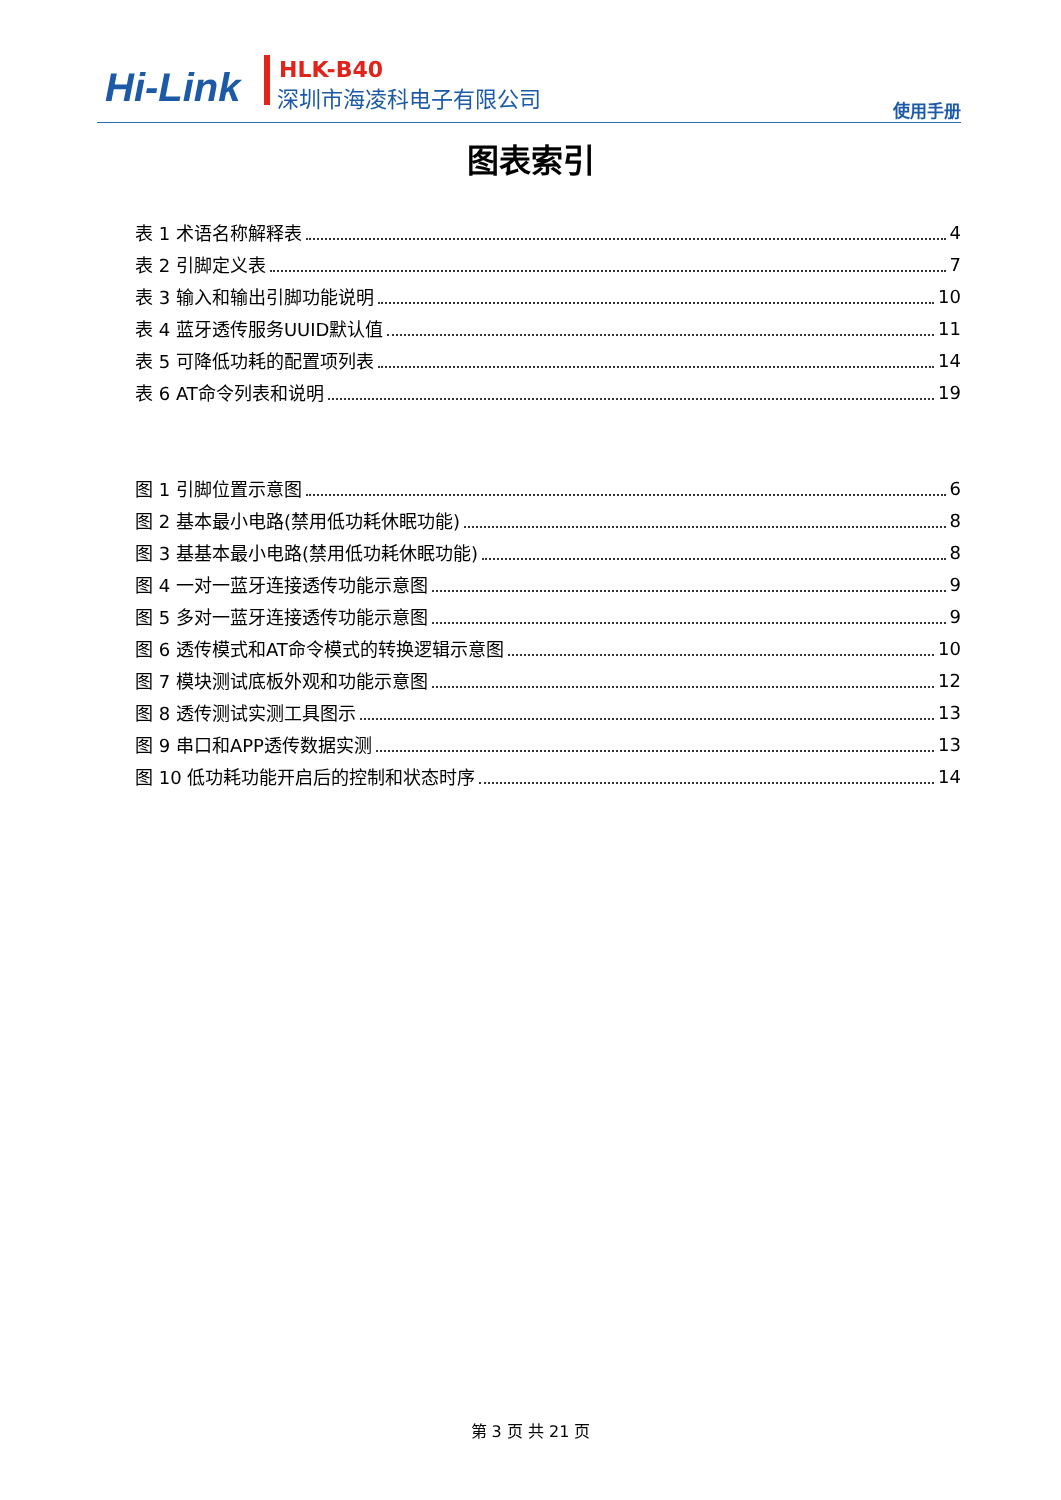Hi-Link HLK-B40
深圳市海凌科电子有限公司
使用手册
图表索引
表 1 术语名称解释表 4
表 2 引脚定义表 7
表 3 输入和输出引脚功能说明 10
表 4 蓝牙透传服务UUID默认值 11
表 5 可降低功耗的配置项列表 14
表 6 AT命令列表和说明 19
图 1 引脚位置示意图 6
图 2 基本最小电路(禁用低功耗休眠功能) 8
图 3 基基本最小电路(禁用低功耗休眠功能) 8
图 4 一对一蓝牙连接透传功能示意图 9
图 5 多对一蓝牙连接透传功能示意图 9
图 6 透传模式和AT命令模式的转换逻辑示意图 10
图 7 模块测试底板外观和功能示意图 12
图 8 透传测试实测工具图示 13
图 9 串口和APP透传数据实测 13
图 10 低功耗功能开启后的控制和状态时序 14
第 3 页 共 21 页